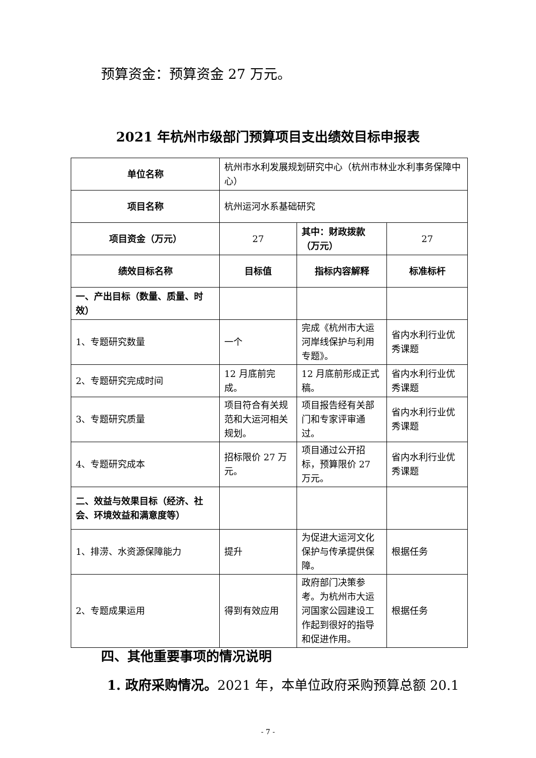预算资金：预算资金 27 万元。
2021 年杭州市级部门预算项目支出绩效目标申报表
| 单位名称 | 杭州市水利发展规划研究中心（杭州市林业水利事务保障中心） | | |
| 项目名称 | 杭州运河水系基础研究 | | |
| 项目资金（万元） | 27 | 其中：财政拨款（万元） | 27 |
| 绩效目标名称 | 目标值 | 指标内容解释 | 标准标杆 |
| 一、产出目标（数量、质量、时效） | | | |
| 1、专题研究数量 | 一个 | 完成《杭州市大运河岸线保护与利用专题》。 | 省内水利行业优秀课题 |
| 2、专题研究完成时间 | 12 月底前完成。 | 12 月底前形成正式稿。 | 省内水利行业优秀课题 |
| 3、专题研究质量 | 项目符合有关规范和大运河相关规划。 | 项目报告经有关部门和专家评审通过。 | 省内水利行业优秀课题 |
| 4、专题研究成本 | 招标限价 27 万元。 | 项目通过公开招标，预算限价 27 万元。 | 省内水利行业优秀课题 |
| 二、效益与效果目标（经济、社会、环境效益和满意度等） | | | |
| 1、排涝、水资源保障能力 | 提升 | 为促进大运河文化保护与传承提供保障。 | 根据任务 |
| 2、专题成果运用 | 得到有效应用 | 政府部门决策参考。为杭州市大运河国家公园建设工作起到很好的指导和促进作用。 | 根据任务 |
四、其他重要事项的情况说明
1. 政府采购情况。2021 年，本单位政府采购预算总额 20.1
- 7 -